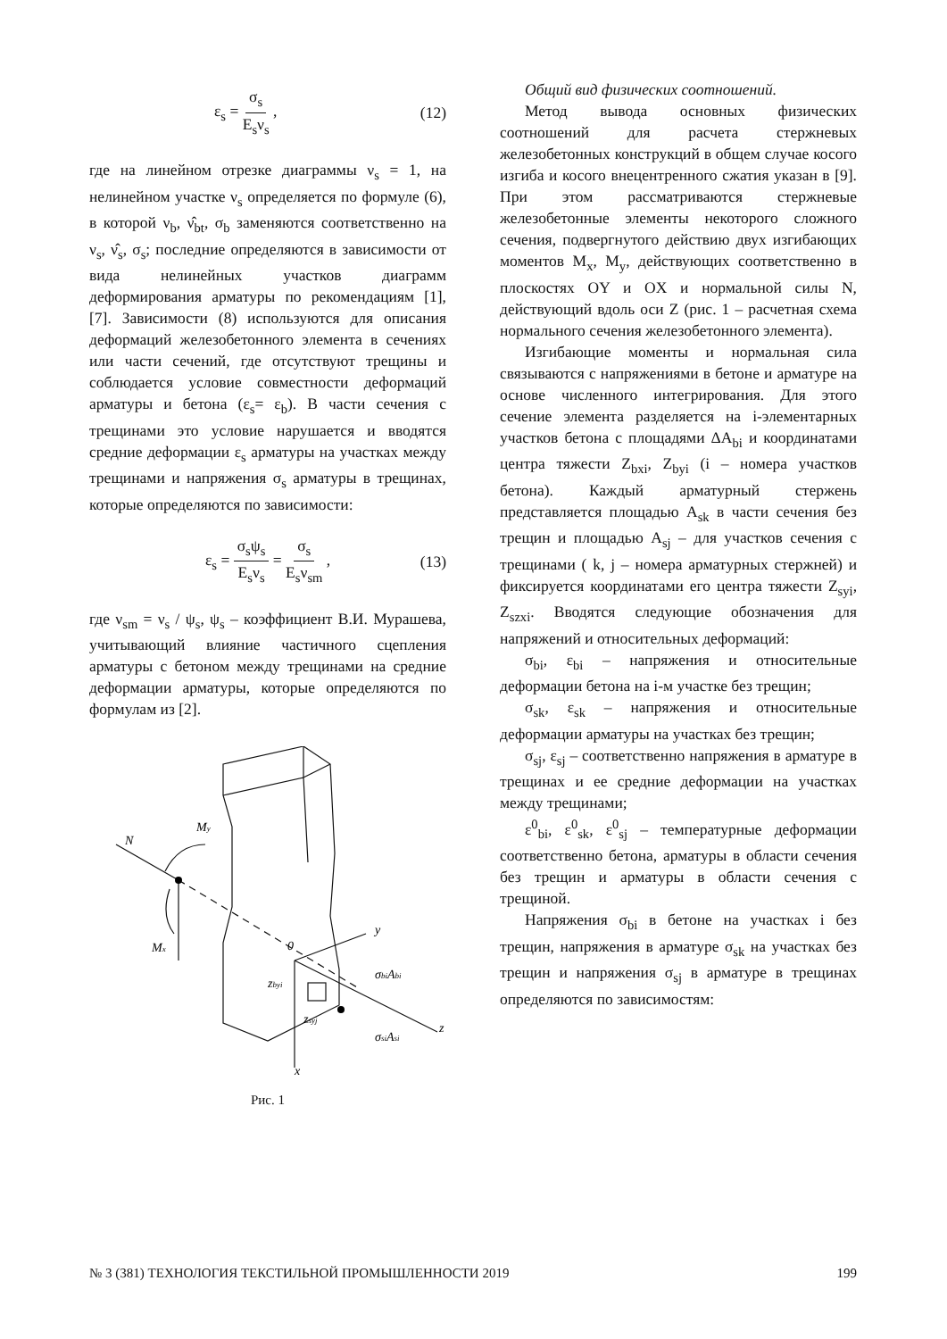ε<sub>s</sub> = σ<sub>s</sub> E<sub>s</sub>ν<sub>s</sub> , (12)
где на линейном отрезке диаграммы ν<sub>s</sub> = 1, на нелинейном участке ν<sub>s</sub> определяется по формуле (6), в которой ν<sub>b</sub>, ν̂<sub>bt</sub>, σ<sub>b</sub> заменяются соответственно на ν<sub>s</sub>, ν̂<sub>s</sub>, σ<sub>s</sub>; последние определяются в зависимости от вида нелинейных участков диаграмм деформирования арматуры по рекомендациям [1], [7]. Зависимости (8) используются для описания деформаций железобетонного элемента в сечениях или части сечений, где отсутствуют трещины и соблюдается условие совместности деформаций арматуры и бетона (ε<sub>s</sub>= ε<sub>b</sub>). В части сечения с трещинами это условие нарушается и вводятся средние деформации ε<sub>s</sub> арматуры на участках между трещинами и напряжения σ<sub>s</sub> арматуры в трещинах, которые определяются по зависимости:
ε<sub>s</sub> = σ<sub>s</sub>ψ<sub>s</sub> E<sub>s</sub>ν<sub>s</sub> = σ<sub>s</sub> E<sub>s</sub>ν<sub>sm</sub> , (13)
где ν<sub>sm</sub> = ν<sub>s</sub> / ψ<sub>s</sub>, ψ<sub>s</sub> – коэффициент В.И. Мурашева, учитывающий влияние частичного сцепления арматуры с бетоном между трещинами на средние деформации арматуры, которые определяются по формулам из [2].
N
My
Mx
y
z
x
0
σbiAbi
σsiAsi
zbyi
zsyj
Рис. 1
Общий вид физических соотношений.
Метод вывода основных физических соотношений для расчета стержневых железобетонных конструкций в общем случае косого изгиба и косого внецентренного сжатия указан в [9]. При этом рассматриваются стержневые железобетонные элементы некоторого сложного сечения, подвергнутого действию двух изгибающих моментов M<sub>x</sub>, M<sub>y</sub>, действующих соответственно в плоскостях OY и OX и нормальной силы N, действующий вдоль оси Z (рис. 1 – расчетная схема нормального сечения железобетонного элемента).
Изгибающие моменты и нормальная сила связываются с напряжениями в бетоне и арматуре на основе численного интегрирования. Для этого сечение элемента разделяется на i-элементарных участков бетона с площадями ΔA<sub>bi</sub> и координатами центра тяжести Z<sub>bxi</sub>, Z<sub>byi</sub> (i – номера участков бетона). Каждый арматурный стержень представляется площадью A<sub>sk</sub> в части сечения без трещин и площадью A<sub>sj</sub> – для участков сечения с трещинами ( k, j – номера арматурных стержней) и фиксируется координатами его центра тяжести Z<sub>syi</sub>, Z<sub>szxi</sub>. Вводятся следующие обозначения для напряжений и относительных деформаций:
σ<sub>bi</sub>, ε<sub>bi</sub> – напряжения и относительные деформации бетона на i-м участке без трещин;
σ<sub>sk</sub>, ε<sub>sk</sub> – напряжения и относительные деформации арматуры на участках без трещин;
σ<sub>sj</sub>, ε<sub>sj</sub> – соответственно напряжения в арматуре в трещинах и ее средние деформации на участках между трещинами;
ε<sup>0</sup><sub>bi</sub>, ε<sup>0</sup><sub>sk</sub>, ε<sup>0</sup><sub>sj</sub> – температурные деформации соответственно бетона, арматуры в области сечения без трещин и арматуры в области сечения с трещиной.
Напряжения σ<sub>bi</sub> в бетоне на участках i без трещин, напряжения в арматуре σ<sub>sk</sub> на участках без трещин и напряжения σ<sub>sj</sub> в арматуре в трещинах определяются по зависимостям:
№ 3 (381) ТЕХНОЛОГИЯ ТЕКСТИЛЬНОЙ ПРОМЫШЛЕННОСТИ 2019 199